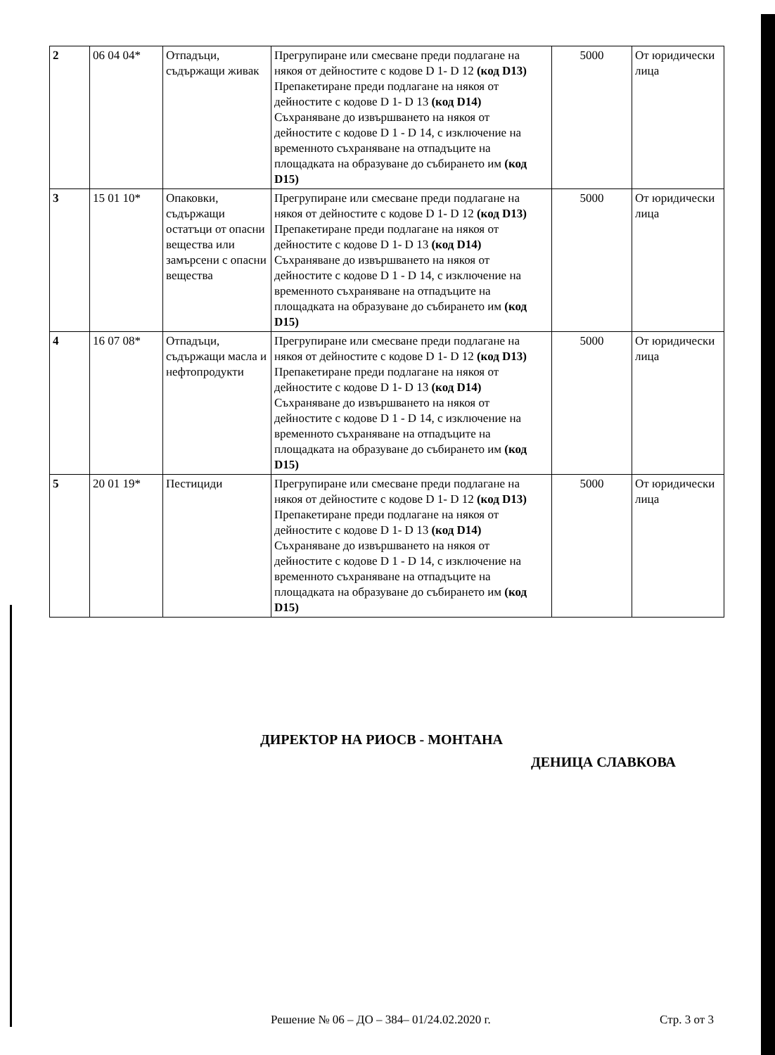| 2 | 06 04 04* | Отпадъци, съдържащи живак | Прегрупиране или смесване преди подлагане на някоя от дейностите с кодове D 1- D 12 (код D13) Препакетиране преди подлагане на някоя от дейностите с кодове D 1- D 13 (код D14) Съхраняване до извършването на някоя от дейностите с кодове D 1 - D 14, с изключение на временното съхраняване на отпадъците на площадката на образуване до събирането им (код D15) | 5000 | От юридически лица |
| 3 | 15 01 10* | Опаковки, съдържащи остатъци от опасни вещества или замърсени с опасни вещества | Прегрупиране или смесване преди подлагане на някоя от дейностите с кодове D 1- D 12 (код D13) Препакетиране преди подлагане на някоя от дейностите с кодове D 1- D 13 (код D14) Съхраняване до извършването на някоя от дейностите с кодове D 1 - D 14, с изключение на временното съхраняване на отпадъците на площадката на образуване до събирането им (код D15) | 5000 | От юридически лица |
| 4 | 16 07 08* | Отпадъци, съдържащи масла и нефтопродукти | Прегрупиране или смесване преди подлагане на някоя от дейностите с кодове D 1- D 12 (код D13) Препакетиране преди подлагане на някоя от дейностите с кодове D 1- D 13 (код D14) Съхраняване до извършването на някоя от дейностите с кодове D 1 - D 14, с изключение на временното съхраняване на отпадъците на площадката на образуване до събирането им (код D15) | 5000 | От юридически лица |
| 5 | 20 01 19* | Пестициди | Прегрупиране или смесване преди подлагане на някоя от дейностите с кодове D 1- D 12 (код D13) Препакетиране преди подлагане на някоя от дейностите с кодове D 1- D 13 (код D14) Съхраняване до извършването на някоя от дейностите с кодове D 1 - D 14, с изключение на временното съхраняване на отпадъците на площадката на образуване до събирането им (код D15) | 5000 | От юридически лица |
ДИРЕКТОР НА РИОСВ - МОНТАНА
ДЕНИЦА СЛАВКОВА
Решение № 06 – ДО – 384– 01/24.02.2020 г. Стр. 3 от 3